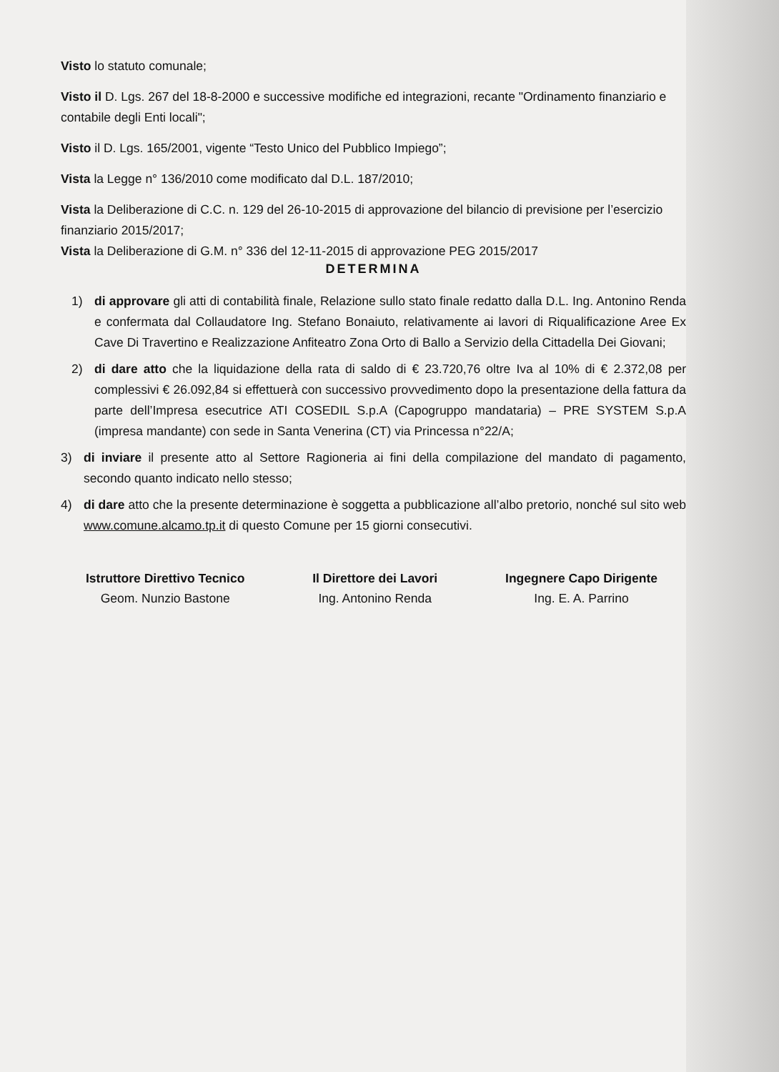Visto lo statuto comunale;
Visto il D. Lgs. 267 del 18-8-2000 e successive modifiche ed integrazioni, recante "Ordinamento finanziario e contabile degli Enti locali";
Visto il D. Lgs. 165/2001, vigente “Testo Unico del Pubblico Impiego”;
Vista la Legge n° 136/2010 come modificato dal D.L. 187/2010;
Vista la Deliberazione di C.C. n. 129 del 26-10-2015 di approvazione del bilancio di previsione per l’esercizio finanziario 2015/2017;
Vista la Deliberazione di G.M. n° 336 del 12-11-2015 di approvazione PEG 2015/2017
DETERMINA
1) di approvare gli atti di contabilità finale, Relazione sullo stato finale redatto dalla D.L. Ing. Antonino Renda e confermata dal Collaudatore Ing. Stefano Bonaiuto, relativamente ai lavori di Riqualificazione Aree Ex Cave Di Travertino e Realizzazione Anfiteatro Zona Orto di Ballo a Servizio della Cittadella Dei Giovani;
2) di dare atto che la liquidazione della rata di saldo di € 23.720,76 oltre Iva al 10% di € 2.372,08 per complessivi € 26.092,84 si effettuerà con successivo provvedimento dopo la presentazione della fattura da parte dell’Impresa esecutrice ATI COSEDIL S.p.A (Capogruppo mandataria) – PRE SYSTEM S.p.A (impresa mandante) con sede in Santa Venerina (CT) via Princessa n°22/A;
3) di inviare il presente atto al Settore Ragioneria ai fini della compilazione del mandato di pagamento, secondo quanto indicato nello stesso;
4) di dare atto che la presente determinazione è soggetta a pubblicazione all’albo pretorio, nonché sul sito web www.comune.alcamo.tp.it di questo Comune per 15 giorni consecutivi.
Istruttore Direttivo Tecnico
Geom. Nunzio Bastone
Il Direttore dei Lavori
Ing. Antonino Renda
Ingegnere Capo Dirigente
Ing. E. A. Parrino